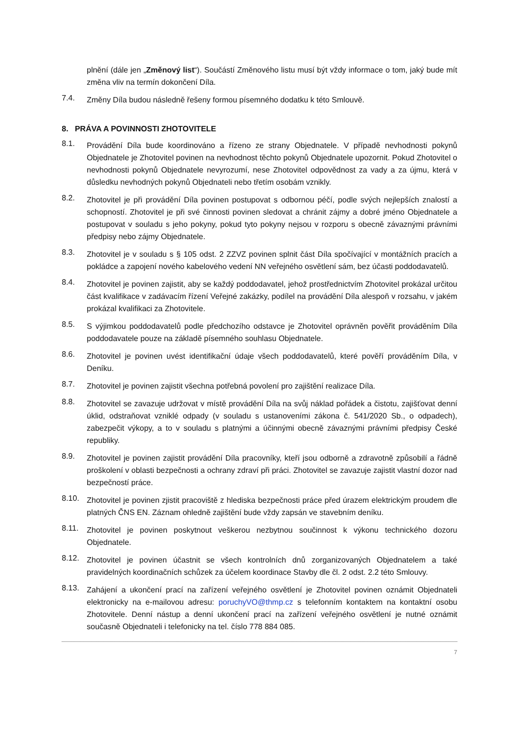plnění (dále jen „Změnový list“). Součástí Změnového listu musí být vždy informace o tom, jaký bude mít změna vliv na termín dokončení Díla.
7.4.
Změny Díla budou následně řešeny formou písemného dodatku k této Smlouvě.
8. PRÁVA A POVINNOSTI ZHOTOVITELE
8.1.
Provádění Díla bude koordinováno a řízeno ze strany Objednatele. V případě nevhodnosti pokynů Objednatele je Zhotovitel povinen na nevhodnost těchto pokynů Objednatele upozornit. Pokud Zhotovitel o nevhodnosti pokynů Objednatele nevyrozumí, nese Zhotovitel odpovědnost za vady a za újmu, která v důsledku nevhodných pokynů Objednateli nebo třetím osobám vznikly.
8.2.
Zhotovitel je při provádění Díla povinen postupovat s odbornou péčí, podle svých nejlepších znalostí a schopností. Zhotovitel je při své činnosti povinen sledovat a chránit zájmy a dobré jméno Objednatele a postupovat v souladu s jeho pokyny, pokud tyto pokyny nejsou v rozporu s obecně závaznými právními předpisy nebo zájmy Objednatele.
8.3.
Zhotovitel je v souladu s § 105 odst. 2 ZZVZ povinen splnit část Díla spočívající v montážních pracích a pokládce a zapojení nového kabelového vedení NN veřejného osvětlení sám, bez účasti poddodavatelů.
8.4.
Zhotovitel je povinen zajistit, aby se každý poddodavatel, jehož prostřednictvím Zhotovitel prokázal určitou část kvalifikace v zadávacím řízení Veřejné zakázky, podílel na provádění Díla alespoň v rozsahu, v jakém prokázal kvalifikaci za Zhotovitele.
8.5.
S výjimkou poddodavatelů podle předchozího odstavce je Zhotovitel oprávněn pověřit prováděním Díla poddodavatele pouze na základě písemného souhlasu Objednatele.
8.6.
Zhotovitel je povinen uvést identifikační údaje všech poddodavatelů, které pověří prováděním Díla, v Deníku.
8.7.
Zhotovitel je povinen zajistit všechna potřebná povolení pro zajištění realizace Díla.
8.8.
Zhotovitel se zavazuje udržovat v místě provádění Díla na svůj náklad pořádek a čistotu, zajišťovat denní úklid, odstraňovat vzniklé odpady (v souladu s ustanoveními zákona č. 541/2020 Sb., o odpadech), zabezpečit výkopy, a to v souladu s platnými a účinnými obecně závaznými právními předpisy České republiky.
8.9.
Zhotovitel je povinen zajistit provádění Díla pracovníky, kteří jsou odborně a zdravotně způsobilí a řádně proškolení v oblasti bezpečnosti a ochrany zdraví při práci. Zhotovitel se zavazuje zajistit vlastní dozor nad bezpečností práce.
8.10.
Zhotovitel je povinen zjistit pracoviště z hlediska bezpečnosti práce před úrazem elektrickým proudem dle platných ČNS EN. Záznam ohledně zajištění bude vždy zapsán ve stavebním deníku.
8.11.
Zhotovitel je povinen poskytnout veškerou nezbytnou součinnost k výkonu technického dozoru Objednatele.
8.12.
Zhotovitel je povinen účastnit se všech kontrolních dnů zorganizovaných Objednatelem a také pravidelných koordinačních schůzek za účelem koordinace Stavby dle čl. 2 odst. 2.2 této Smlouvy.
8.13.
Zahájení a ukončení prací na zařízení veřejného osvětlení je Zhotovitel povinen oznámit Objednateli elektronicky na e-mailovou adresu: poruchyVO@thmp.cz s telefonním kontaktem na kontaktní osobu Zhotovitele. Denní nástup a denní ukončení prací na zařízení veřejného osvětlení je nutné oznámit současně Objednateli i telefonicky na tel. číslo 778 884 085.
7